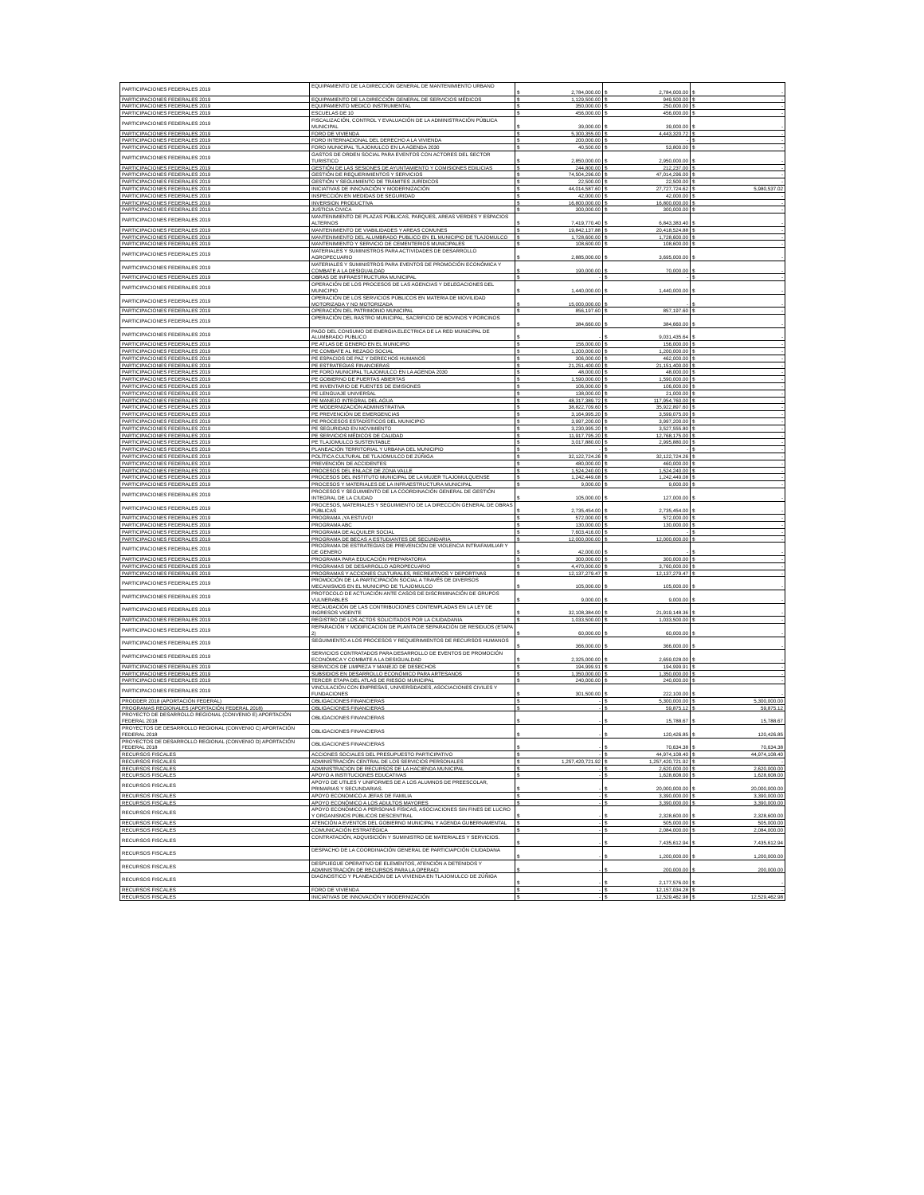| PARTICIPACIONES FEDERALES 2019 | EQUIPAMIENTO DE LA DIRECCIÓN GENERAL DE MANTENIMIENTO URBANO | $ 2,784,000.00 | $ 2,784,000.00 | $ - |
| PARTICIPACIONES FEDERALES 2019 | EQUIPAMIENTO DE LA DIRECCIÓN GENERAL DE SERVICIOS MÉDICOS | $ 1,129,500.00 | $ 949,500.00 | $ - |
| PARTICIPACIONES FEDERALES 2019 | EQUIPAMIENTO MEDICO INSTRUMENTAL | $ 350,000.00 | $ 250,000.00 | $ - |
| PARTICIPACIONES FEDERALES 2019 | ESCUELAS DE 10 | $ 456,000.00 | $ 456,000.00 | $ - |
| PARTICIPACIONES FEDERALES 2019 | FISCALIZACIÓN, CONTROL Y EVALUACIÓN DE LA ADMINISTRACIÓN PÚBLICA MUNICIPAL | $ 39,000.00 | $ 39,000.00 | $ - |
| PARTICIPACIONES FEDERALES 2019 | FORO DE VIVIENDA | $ 5,300,355.00 | $ 4,443,320.72 | $ - |
| PARTICIPACIONES FEDERALES 2019 | FORO INTERNACIONAL DEL DERECHO A LA VIVIENDA | $ 200,000.00 | $ - | $ - |
| PARTICIPACIONES FEDERALES 2019 | FORO MUNICIPAL TLAJOMULCO EN LA AGENDA 2030 | $ 40,500.00 | $ 53,800.00 | $ - |
| PARTICIPACIONES FEDERALES 2019 | GASTOS DE ORDEN SOCIAL PARA EVENTOS CON ACTORES DEL SECTOR TURISTICO | $ 2,850,000.00 | $ 2,950,000.00 | $ - |
| PARTICIPACIONES FEDERALES 2019 | GESTIÓN DE LAS SESIONES DE AYUNTAMIENTO Y COMISIONES EDILICIAS | $ 244,800.00 | $ 212,237.00 | $ - |
| PARTICIPACIONES FEDERALES 2019 | GESTIÓN DE REQUERIMIENTOS Y SERVICIOS | $ 74,504,296.00 | $ 47,014,296.00 | $ - |
| PARTICIPACIONES FEDERALES 2019 | GESTIÓN Y SEGUIMIENTO DE TRÁMITES JURÍDICOS | $ 22,500.00 | $ 22,500.00 | $ - |
| PARTICIPACIONES FEDERALES 2019 | INICIATIVAS DE INNOVACIÓN Y MODERNIZACIÓN | $ 44,014,587.60 | $ 27,727,724.62 | $ 5,980,537.02 |
| PARTICIPACIONES FEDERALES 2019 | INSPECCIÓN EN MEDIDAS DE SEGURIDAD | $ 42,000.00 | $ 42,000.00 | $ - |
| PARTICIPACIONES FEDERALES 2019 | INVERSION PRODUCTIVA | $ 16,800,000.00 | $ 16,800,000.00 | $ - |
| PARTICIPACIONES FEDERALES 2019 | JUSTICIA CIVICA | $ 300,000.00 | $ 300,000.00 | $ - |
| PARTICIPACIONES FEDERALES 2019 | MANTENIMIENTO DE PLAZAS PÚBLICAS, PARQUES, AREAS VERDES Y ESPACIOS ALTERNOS | $ 7,419,770.40 | $ 6,843,383.40 | $ - |
| PARTICIPACIONES FEDERALES 2019 | MANTENIMIENTO DE VIABILIDADES Y AREAS COMUNES | $ 19,842,137.88 | $ 20,418,524.88 | $ - |
| PARTICIPACIONES FEDERALES 2019 | MANTENIMIENTO DEL ALUMBRADO PUBLICO EN EL MUNICIPIO DE TLAJOMULCO | $ 1,728,600.00 | $ 1,728,600.00 | $ - |
| PARTICIPACIONES FEDERALES 2019 | MANTENIMIENTO Y SERVICIO DE CEMENTERIOS MUNICIPALES | $ 108,600.00 | $ 108,600.00 | $ - |
| PARTICIPACIONES FEDERALES 2019 | MATERIALES Y SUMINISTROS PARA ACTIVIDADES DE DESARROLLO AGROPECUARIO | $ 2,885,000.00 | $ 3,695,000.00 | $ - |
| PARTICIPACIONES FEDERALES 2019 | MATERIALES Y SUMINISTROS PARA EVENTOS DE PROMOCIÓN ECONÓMICA Y COMBATE A LA DESIGUALDAD | $ 190,000.00 | $ 70,000.00 | $ - |
| PARTICIPACIONES FEDERALES 2019 | OBRAS DE INFRAESTRUCTURA MUNICIPAL | $ - | $ - | $ - |
| PARTICIPACIONES FEDERALES 2019 | OPERACIÓN DE LOS PROCESOS DE LAS AGENCIAS Y DELEGACIONES DEL MUNICIPIO | $ 1,440,000.00 | $ 1,440,000.00 | $ - |
| PARTICIPACIONES FEDERALES 2019 | OPERACIÓN DE LOS SERVICIOS PÚBLICOS EN MATERIA DE MOVILIDAD MOTORIZADA Y NO MOTORIZADA | $ 15,000,000.00 | $ - | $ - |
| PARTICIPACIONES FEDERALES 2019 | OPERACIÓN DEL PATRIMONIO MUNICIPAL | $ 856,197.60 | $ 857,197.60 | $ - |
| PARTICIPACIONES FEDERALES 2019 | OPERACIÓN DEL RASTRO MUNICIPAL, SACRIFICIO DE BOVINOS Y PORCINOS | $ 384,660.00 | $ 384,660.00 | $ - |
| PARTICIPACIONES FEDERALES 2019 | PAGO DEL CONSUMO DE ENERGIA ELECTRICA DE LA RED MUNICIPAL DE ALUMBRADO PUBLICO | $ - | $ 9,031,435.64 | $ - |
| PARTICIPACIONES FEDERALES 2019 | PE ATLAS DE GENERO EN EL MUNICIPIO | $ 156,000.00 | $ 156,000.00 | $ - |
| PARTICIPACIONES FEDERALES 2019 | PE COMBATE AL REZAGO SOCIAL | $ 1,200,000.00 | $ 1,200,000.00 | $ - |
| PARTICIPACIONES FEDERALES 2019 | PE ESPACIOS DE PAZ Y DERECHOS HUMANOS | $ 306,000.00 | $ 462,000.00 | $ - |
| PARTICIPACIONES FEDERALES 2019 | PE ESTRATEGIAS FINANCIERAS | $ 21,251,400.00 | $ 21,151,400.00 | $ - |
| PARTICIPACIONES FEDERALES 2019 | PE FORO MUNICIPAL TLAJOMULCO EN LA AGENDA 2030 | $ 48,000.00 | $ 48,000.00 | $ - |
| PARTICIPACIONES FEDERALES 2019 | PE GOBIERNO DE PUERTAS ABIERTAS | $ 1,590,000.00 | $ 1,590,000.00 | $ - |
| PARTICIPACIONES FEDERALES 2019 | PE INVENTARIO DE FUENTES DE EMISIONES | $ 106,000.00 | $ 106,000.00 | $ - |
| PARTICIPACIONES FEDERALES 2019 | PE LENGUAJE UNIVERSAL | $ 138,000.00 | $ 21,000.00 | $ - |
| PARTICIPACIONES FEDERALES 2019 | PE MANEJO INTEGRAL DEL AGUA | $ 48,317,389.72 | $ 117,954,760.00 | $ - |
| PARTICIPACIONES FEDERALES 2019 | PE MODERNIZACIÓN ADMINISTRATIVA | $ 38,822,709.60 | $ 35,922,897.60 | $ - |
| PARTICIPACIONES FEDERALES 2019 | PE PREVENCIÓN DE EMERGENCIAS | $ 3,164,995.20 | $ 3,599,075.00 | $ - |
| PARTICIPACIONES FEDERALES 2019 | PE PROCESOS ESTADÍSTICOS DEL MUNICIPIO | $ 3,997,200.00 | $ 3,997,200.00 | $ - |
| PARTICIPACIONES FEDERALES 2019 | PE SEGURIDAD EN MOVIMIENTO | $ 3,230,995.20 | $ 3,527,555.80 | $ - |
| PARTICIPACIONES FEDERALES 2019 | PE SERVICIOS MÉDICOS DE CALIDAD | $ 11,917,795.20 | $ 12,768,175.00 | $ - |
| PARTICIPACIONES FEDERALES 2019 | PE TLAJOMULCO SUSTENTABLE | $ 3,017,880.00 | $ 2,995,880.00 | $ - |
| PARTICIPACIONES FEDERALES 2019 | PLANEACIÓN TERRITORIAL Y URBANA DEL MUNICIPIO | $ - | $ - | $ - |
| PARTICIPACIONES FEDERALES 2019 | POLÍTICA CULTURAL DE TLAJOMULCO DE ZÚÑIGA | $ 32,122,724.26 | $ 32,122,724.26 | $ - |
| PARTICIPACIONES FEDERALES 2019 | PREVENCIÓN DE ACCIDENTES | $ 480,000.00 | $ 460,000.00 | $ - |
| PARTICIPACIONES FEDERALES 2019 | PROCESOS DEL ENLACE DE ZONA VALLE | $ 1,524,240.00 | $ 1,524,240.00 | $ - |
| PARTICIPACIONES FEDERALES 2019 | PROCESOS DEL INSTITUTO MUNICIPAL DE LA MUJER TLAJOMULQUENSE | $ 1,242,449.08 | $ 1,242,449.08 | $ - |
| PARTICIPACIONES FEDERALES 2019 | PROCESOS Y MATERIALES DE LA INFRAESTRUCTURA MUNICIPAL | $ 9,000.00 | $ 9,000.00 | $ - |
| PARTICIPACIONES FEDERALES 2019 | PROCESOS Y SEGUIMIENTO DE LA COORDINACIÓN GENERAL DE GESTIÓN INTEGRAL DE LA CIUDAD | $ 105,000.00 | $ 127,000.00 | $ - |
| PARTICIPACIONES FEDERALES 2019 | PROCESOS, MATERIALES Y SEGUIMIENTO DE LA DIRECCIÓN GENERAL DE OBRAS PÚBLICAS | $ 2,735,454.00 | $ 2,735,454.00 | $ - |
| PARTICIPACIONES FEDERALES 2019 | PROGRAMA ¡YA ESTUVO! | $ 572,000.00 | $ 572,000.00 | $ - |
| PARTICIPACIONES FEDERALES 2019 | PROGRAMA ABC | $ 130,000.00 | $ 130,000.00 | $ - |
| PARTICIPACIONES FEDERALES 2019 | PROGRAMA DE ALQUILER SOCIAL | $ 7,603,416.00 | $ - | $ - |
| PARTICIPACIONES FEDERALES 2019 | PROGRAMA DE BECAS A ESTUDIANTES DE SECUNDARIA | $ 12,000,000.00 | $ 12,000,000.00 | $ - |
| PARTICIPACIONES FEDERALES 2019 | PROGRAMA DE ESTRATEGIAS DE PREVENCIÓN DE VIOLENCIA INTRAFAMILIAR Y DE GENERO | $ 42,000.00 | $ - | $ - |
| PARTICIPACIONES FEDERALES 2019 | PROGRAMA PARA EDUCACIÓN PREPARATORIA | $ 300,000.00 | $ 300,000.00 | $ - |
| PARTICIPACIONES FEDERALES 2019 | PROGRAMAS DE DESARROLLO AGROPECUARIO | $ 4,470,000.00 | $ 3,760,000.00 | $ - |
| PARTICIPACIONES FEDERALES 2019 | PROGRAMAS Y ACCIONES CULTURALES, RECREATIVOS Y DEPORTIVAS | $ 12,137,279.47 | $ 12,137,279.47 | $ - |
| PARTICIPACIONES FEDERALES 2019 | PROMOCIÓN DE LA PARTICIPACIÓN SOCIAL A TRAVÉS DE DIVERSOS MECANISMOS EN EL MUNICIPIO DE TLAJOMULCO | $ 105,000.00 | $ 105,000.00 | $ - |
| PARTICIPACIONES FEDERALES 2019 | PROTOCOLO DE ACTUACIÓN ANTE CASOS DE DISCRIMINACIÓN DE GRUPOS VULNERABLES | $ 9,000.00 | $ 9,000.00 | $ - |
| PARTICIPACIONES FEDERALES 2019 | RECAUDACIÓN DE LAS CONTRIBUCIONES CONTEMPLADAS EN LA LEY DE INGRESOS VIGENTE | $ 32,108,384.00 | $ 21,919,148.36 | $ - |
| PARTICIPACIONES FEDERALES 2019 | REGISTRO DE LOS ACTOS SOLICITADOS POR LA CIUDADANIA | $ 1,033,500.00 | $ 1,033,500.00 | $ - |
| PARTICIPACIONES FEDERALES 2019 | REPARACIÓN Y MODIFICACION DE PLANTA DE SEPARACIÓN DE RESIDUOS (ETAPA 2) | $ 60,000.00 | $ 60,000.00 | $ - |
| PARTICIPACIONES FEDERALES 2019 | SEGUIMIENTO A LOS PROCESOS Y REQUERIMIENTOS DE RECURSOS HUMANOS | $ 366,000.00 | $ 366,000.00 | $ - |
| PARTICIPACIONES FEDERALES 2019 | SERVICIOS CONTRATADOS PARA DESARROLLO DE EVENTOS DE PROMOCIÓN ECONÓMICA Y COMBATE A LA DESIGUALDAD | $ 2,325,000.00 | $ 2,659,028.00 | $ - |
| PARTICIPACIONES FEDERALES 2019 | SERVICIOS DE LIMPIEZA Y MANEJO DE DESECHOS | $ 194,999.91 | $ 194,999.91 | $ - |
| PARTICIPACIONES FEDERALES 2019 | SUBSIDIOS EN DESARROLLO ECONÓMICO PARA ARTESANOS | $ 1,350,000.00 | $ 1,350,000.00 | $ - |
| PARTICIPACIONES FEDERALES 2019 | TERCER ETAPA DEL ATLAS DE RIESGO MUNICIPAL | $ 240,000.00 | $ 240,000.00 | $ - |
| PARTICIPACIONES FEDERALES 2019 | VINCULACIÓN CON EMPRESAS, UNIVERSIDADES, ASOCIACIONES CIVILES Y FUNDACIONES | $ 301,500.00 | $ 222,100.00 | $ - |
| PRODDER 2018 (APORTACIÓN FEDERAL) | OBLIGACIONES FINANCIERAS | $ - | $ 5,300,000.00 | $ 5,300,000.00 |
| PROGRAMAS REGIONALES (APORTACIÓN FEDERAL 2018) | OBLIGACIONES FINANCIERAS | $ - | $ 59,875.12 | $ 59,875.12 |
| PROYECTO DE DESARROLLO REGIONAL (CONVENIO E) APORTACIÓN FEDERAL 2018 | OBLIGACIONES FINANCIERAS | $ - | $ 15,788.67 | $ 15,788.67 |
| PROYECTOS DE DESARROLLO REGIONAL (CONVENIO C) APORTACIÓN FEDERAL 2018 | OBLIGACIONES FINANCIERAS | $ - | $ 120,426.85 | $ 120,426.85 |
| PROYECTOS DE DESARROLLO REGIONAL (CONVENIO D) APORTACIÓN FEDERAL 2018 | OBLIGACIONES FINANCIERAS | $ - | $ 70,634.38 | $ 70,634.38 |
| RECURSOS FISCALES | ACCIONES SOCIALES DEL PRESUPUESTO PARTICIPATIVO | $ - | $ 44,974,108.40 | $ 44,974,108.40 |
| RECURSOS FISCALES | ADMINISTRACIÓN CENTRAL DE LOS SERVICIOS PERSONALES | $ 1,257,420,721.92 | $ 1,257,420,721.92 | $ - |
| RECURSOS FISCALES | ADMINISTRACION DE RECURSOS DE LA HACIENDA MUNICIPAL | $ - | $ 2,620,000.00 | $ 2,620,000.00 |
| RECURSOS FISCALES | APOYO A INSTITUCIONES EDUCATIVAS | $ - | $ 1,628,608.00 | $ 1,628,608.00 |
| RECURSOS FISCALES | APOYO DE UTILES Y UNIFORMES DE A LOS ALUMNOS DE PREESCOLAR, PRIMARIAS Y SECUNDARIAS. | $ - | $ 20,000,000.00 | $ 20,000,000.00 |
| RECURSOS FISCALES | APOYO ECONOMICO A JEFAS DE FAMILIA | $ - | $ 3,390,000.00 | $ 3,390,000.00 |
| RECURSOS FISCALES | APOYO ECONÓMICO A LOS ADULTOS MAYORES | $ - | $ 3,390,000.00 | $ 3,390,000.00 |
| RECURSOS FISCALES | APOYO ECONÓMICO A PERSONAS FÍSICAS, ASOCIACIONES SIN FINES DE LUCRO Y ORGANISMOS PÚBLICOS DESCENTRAL | $ - | $ 2,328,600.00 | $ 2,328,600.00 |
| RECURSOS FISCALES | ATENCIÓN A EVENTOS DEL GOBIERNO MUNICIPAL Y AGENDA GUBERNAMENTAL | $ - | $ 505,000.00 | $ 505,000.00 |
| RECURSOS FISCALES | COMUNICACIÓN ESTRATÉGICA | $ - | $ 2,084,000.00 | $ 2,084,000.00 |
| RECURSOS FISCALES | CONTRATACIÓN, ADQUISICIÓN Y SUMINISTRO DE MATERIALES Y SERVICIOS. | $ - | $ 7,435,612.94 | $ 7,435,612.94 |
| RECURSOS FISCALES | DESPACHO DE LA COORDINACIÓN GENERAL DE PARTICIAPCIÓN CIUDADANA | $ - | $ 1,200,000.00 | $ 1,200,000.00 |
| RECURSOS FISCALES | DESPLIEGUE OPERATIVO DE ELEMENTOS, ATENCIÓN A DETENIDOS Y ADMINISTRACIÓN DE RECURSOS PARA LA OPERACI | $ - | $ 200,000.00 | $ 200,000.00 |
| RECURSOS FISCALES | DIAGNOSTICO Y PLANEACIÓN DE LA VIVIENDA EN TLAJOMULCO DE ZÚÑIGA | $ - | $ 2,177,576.00 | $ - |
| RECURSOS FISCALES | FORO DE VIVIENDA | $ - | $ 12,157,034.28 | $ - |
| RECURSOS FISCALES | INICIATIVAS DE INNOVACIÓN Y MODERNIZACIÓN | $ - | $ 12,529,462.98 | $ 12,529,462.98 |